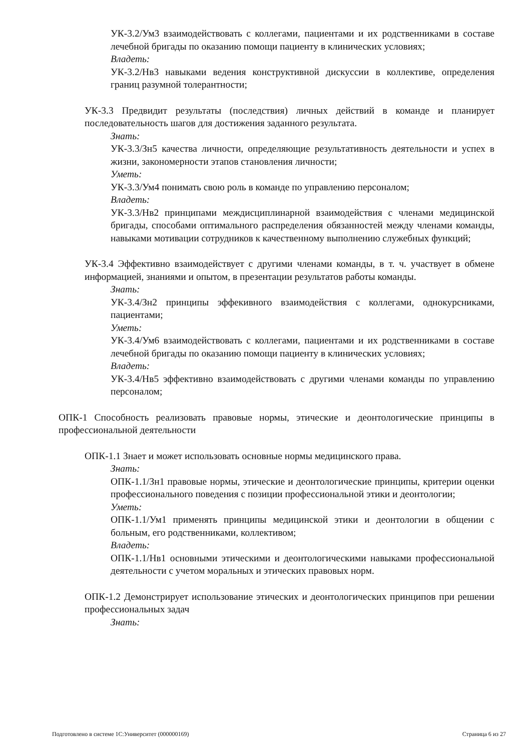УК-3.2/Ум3 взаимодействовать с коллегами, пациентами и их родственниками в составе лечебной бригады по оказанию помощи пациенту в клинических условиях;
Владеть:
УК-3.2/Нв3 навыками ведения конструктивной дискуссии в коллективе, определения границ разумной толерантности;
УК-3.3 Предвидит результаты (последствия) личных действий в команде и планирует последовательность шагов для достижения заданного результата.
Знать:
УК-3.3/Зн5 качества личности, определяющие результативность деятельности и успех в жизни, закономерности этапов становления личности;
Уметь:
УК-3.3/Ум4 понимать свою роль в команде по управлению персоналом;
Владеть:
УК-3.3/Нв2 принципами междисциплинарной взаимодействия с членами медицинской бригады, способами оптимального распределения обязанностей между членами команды, навыками мотивации сотрудников к качественному выполнению служебных функций;
УК-3.4 Эффективно взаимодействует с другими членами команды, в т. ч. участвует в обмене информацией, знаниями и опытом, в презентации результатов работы команды.
Знать:
УК-3.4/Зн2 принципы эффекивного взаимодействия с коллегами, однокурсниками, пациентами;
Уметь:
УК-3.4/Ум6 взаимодействовать с коллегами, пациентами и их родственниками в составе лечебной бригады по оказанию помощи пациенту в клинических условиях;
Владеть:
УК-3.4/Нв5 эффективно взаимодействовать с другими членами команды по управлению персоналом;
ОПК-1 Способность реализовать правовые нормы, этические и деонтологические принципы в профессиональной деятельности
ОПК-1.1 Знает и может использовать основные нормы медицинского права.
Знать:
ОПК-1.1/Зн1 правовые нормы, этические и деонтологические принципы, критерии оценки профессионального поведения с позиции профессиональной этики и деонтологии;
Уметь:
ОПК-1.1/Ум1 применять принципы медицинской этики и деонтологии в общении с больным, его родственниками, коллективом;
Владеть:
ОПК-1.1/Нв1 основными этическими и деонтологическими навыками профессиональной деятельности с учетом моральных и этических правовых норм.
ОПК-1.2 Демонстрирует использование этических и деонтологических принципов при решении профессиональных задач
Знать:
Подготовлено в системе 1С:Университет (000000169) Страница 6 из 27